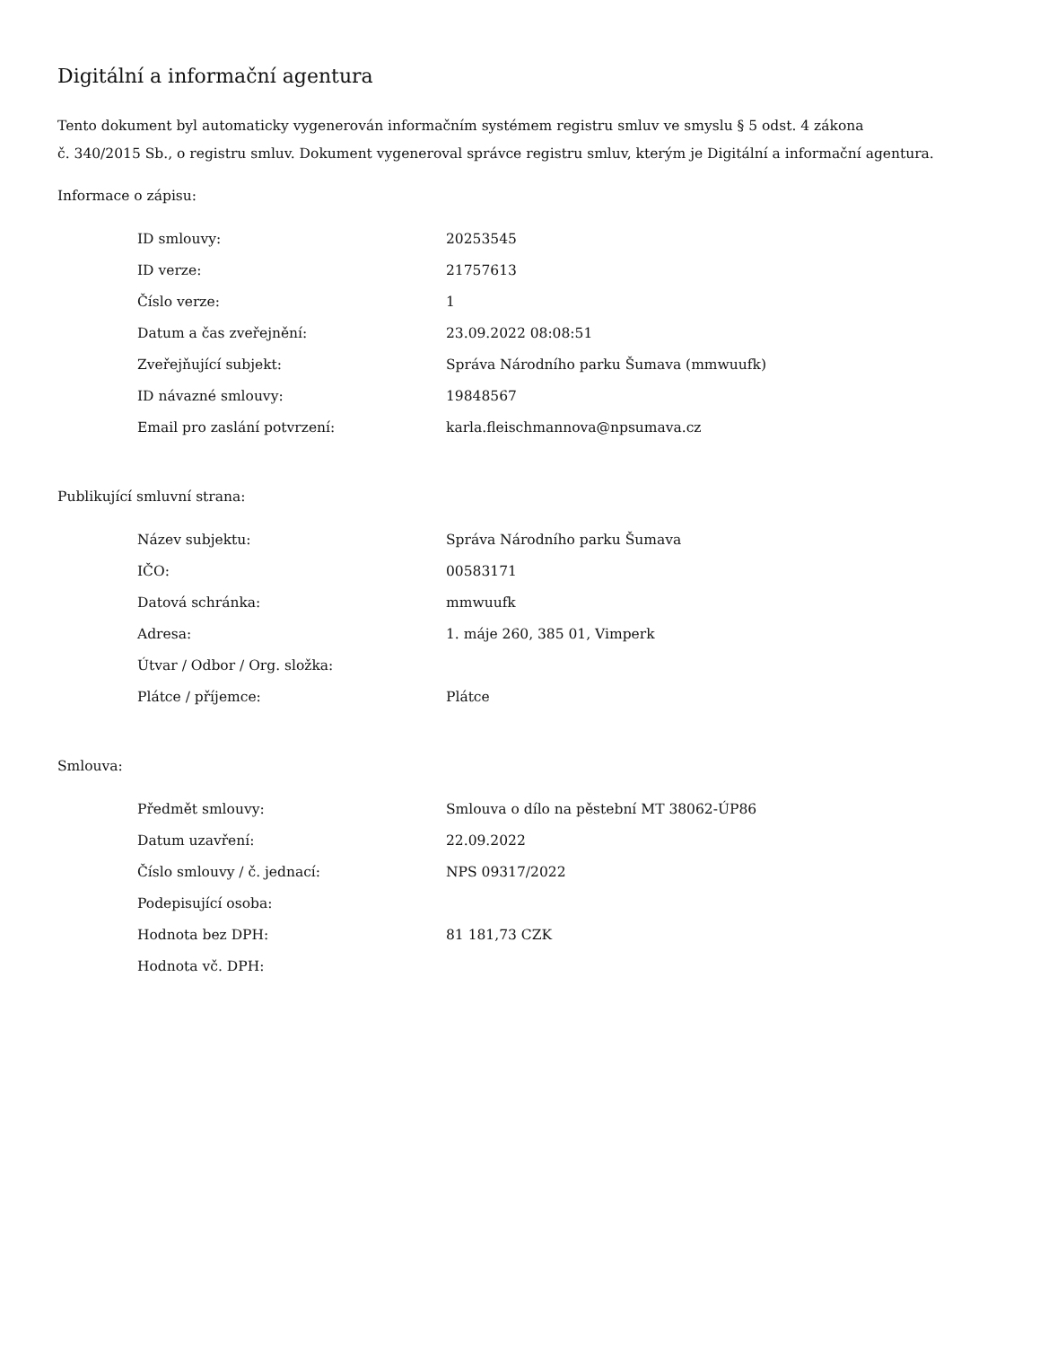Digitální a informační agentura
Tento dokument byl automaticky vygenerován informačním systémem registru smluv ve smyslu § 5 odst. 4 zákona
č. 340/2015 Sb., o registru smluv. Dokument vygeneroval správce registru smluv, kterým je Digitální a informační agentura.
Informace o zápisu:
| ID smlouvy: | 20253545 |
| ID verze: | 21757613 |
| Číslo verze: | 1 |
| Datum a čas zveřejnění: | 23.09.2022 08:08:51 |
| Zveřejňující subjekt: | Správa Národního parku Šumava (mmwuufk) |
| ID návazné smlouvy: | 19848567 |
| Email pro zaslání potvrzení: | karla.fleischmannova@npsumava.cz |
Publikující smluvní strana:
| Název subjektu: | Správa Národního parku Šumava |
| IČO: | 00583171 |
| Datová schránka: | mmwuufk |
| Adresa: | 1. máje 260, 385 01, Vimperk |
| Útvar / Odbor / Org. složka: | |
| Plátce / příjemce: | Plátce |
Smlouva:
| Předmět smlouvy: | Smlouva o dílo na pěstební MT 38062-ÚP86 |
| Datum uzavření: | 22.09.2022 |
| Číslo smlouvy / č. jednací: | NPS 09317/2022 |
| Podepisující osoba: | |
| Hodnota bez DPH: | 81 181,73 CZK |
| Hodnota vč. DPH: | |